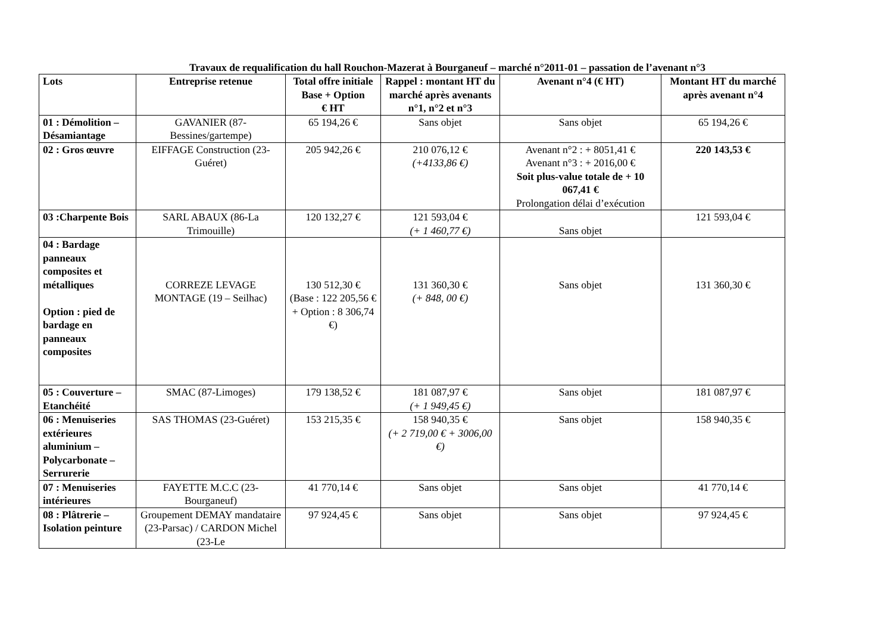Travaux de requalification du hall Rouchon-Mazerat à Bourganeuf – marché n°2011-01 – passation de l’avenant n°3
| Lots | Entreprise retenue | Total offre initiale Base + Option € HT | Rappel : montant HT du marché après avenants n°1, n°2 et n°3 | Avenant n°4 (€ HT) | Montant HT du marché après avenant n°4 |
| --- | --- | --- | --- | --- | --- |
| 01 : Démolition – Désamiantage | GAVANIER (87-Bessines/gartempe) | 65 194,26 € | Sans objet | Sans objet | 65 194,26 € |
| 02 : Gros œuvre | EIFFAGE Construction (23-Guéret) | 205 942,26 € | 210 076,12 € (+4133,86 €) | Avenant n°2 : + 8051,41 € Avenant n°3 : + 2016,00 € Soit plus-value totale de + 10 067,41 € Prolongation délai d’exécution | 220 143,53 € |
| 03 :Charpente Bois | SARL ABAUX (86-La Trimouille) | 120 132,27 € | 121 593,04 € (+ 1 460,77 €) | Sans objet | 121 593,04 € |
| 04 : Bardage panneaux composites et métalliques Option : pied de bardage en panneaux composites | CORREZE LEVAGE MONTAGE (19 – Seilhac) | 130 512,30 € (Base : 122 205,56 € + Option : 8 306,74 €) | 131 360,30 € (+ 848, 00 €) | Sans objet | 131 360,30 € |
| 05 : Couverture – Etanchéité | SMAC (87-Limoges) | 179 138,52 € | 181 087,97 € (+ 1 949,45 €) | Sans objet | 181 087,97 € |
| 06 : Menuiseries extérieures aluminium – Polycarbonate – Serrurerie | SAS THOMAS (23-Guéret) | 153 215,35 € | 158 940,35 € (+ 2 719,00 € + 3006,00 €) | Sans objet | 158 940,35 € |
| 07 : Menuiseries intérieures | FAYETTE M.C.C (23-Bourganeuf) | 41 770,14 € | Sans objet | Sans objet | 41 770,14 € |
| 08 : Plâtrerie – Isolation peinture | Groupement DEMAY mandataire (23-Parsac) / CARDON Michel (23-Le | 97 924,45 € | Sans objet | Sans objet | 97 924,45 € |